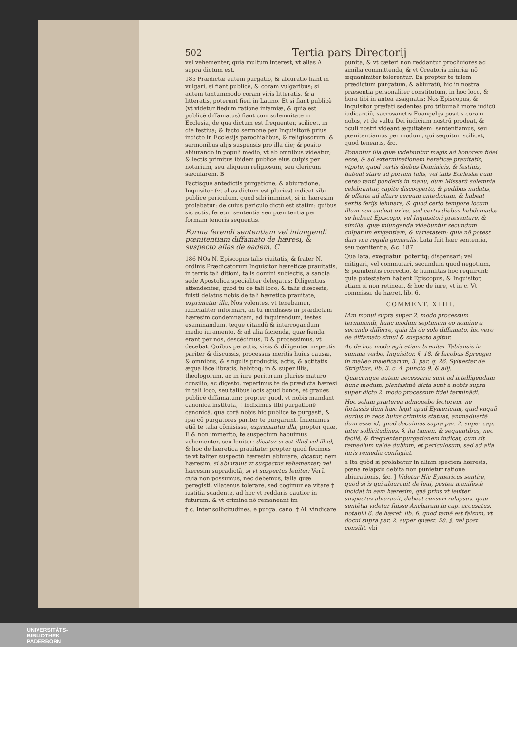502 Tertia pars Directorij
vel vehementer, quia multum interest, vt alias A supra dictum est.
185 Prædictæ autem purgatio, & abiuratio fiant in vulgari, si fiant publicè, & coram vulgaribus; si autem tantummodo coram viris litteratis, & a litteratis, poterunt fieri in Latino. Et si fiant publicè (vt videtur fiedum ratione infamiæ, & quia est publicè diffamatus) fiant cum solemnitate in Ecclesia, de qua dictum est frequenter, scilicet, in die festiua; & facto sermone per Inquisitorē prius indicto in Ecclesijs parochialibus, & religiosorum: & sermonibus alijs suspensis pro illa die; & posito abiurando in populi medio, vt ab omnibus videatur; & lectis primitus ibidem publice eius culpis per notarium, seu aliquem religiosum, seu clericum sæcularem. B
Factisque antedictis purgatione, & abiuratione, Inquisitor (vt alias dictum est pluries) indicet sibi publice periculum, quod sibi imminet, si in hæresim prolabatur: de cuius periculo dictū est statim: quibus sic actis, feretur sententia seu pœnitentia per formam tenoris sequentis.
Forma ferendi sententiam vel iniungendi pœnitentiam diffamato de hæresi, & suspecto alias de eadem. C
186 NOs N. Episcopus talis ciuitatis, & frater N. ordinis Prædicatorum Inquisitor hæreticæ prauitatis, in terris tali ditioni, talis domini subiectis, a sancta sede Apostolica specialiter delegatus: Diligentius attendentes, quod tu de tali loco, & talis diœcesis, fuisti delatus nobis de tali hæretica prauitate, exprimatur illa, Nos volentes, vt tenebamur, iudicialiter informari, an tu incidisses in prædictam hæresim condemnatam, ad inquirendum, testes examinandum, teque citandū & interrogandum medio iuramento, & ad alia facienda, quæ fienda erant per nos, descēdimus, D & processimus, vt decebat. Quibus peractis, visis & diligenter inspectis pariter & discussis, processus meritis huius causæ, & omnibus, & singulis productis, actis, & actitatis æqua lāce libratis, habitoq; in & super illis, theologorum, ac in iure peritorum pluries maturo consilio, ac digesto, reperimus te de prædicta hæresi in tali loco, seu talibus locis apud bonos, et graues publicè diffamatum: propter quod, vt nobis mandant canonica instituta, † indiximus tibi purgationē canonicā, qua corā nobis hic publice te purgasti, & ipsi cō purgatores pariter te purgarunt. Inuenimus etiā te talia cōmisisse, exprimantur illa, propter quæ, E & non immerito, te suspectum habuimus vehementer, seu leuiter: dicatur si est illud vel illud, & hoc de hæretica prauitate: propter quod fecimus te vt taliter suspectū hæresim abiurare, dicatur, nem hæresim, si abiurauit vt suspectus vehementer; vel hæresim supradictā, si vt suspectus leuiter: Verū quia non possumus, nec debemus, talia quæ peregisti, vllatenus tolerare, sed cogimur ea vitare † iustitia suadente, ad hoc vt reddaris cautior in futurum, & vt crimina nō remaneant im
† c. Inter sollicitudines. e purga. cano. † Al. vindicare
punita, & vt cæteri non reddantur procliuiores ad similia committenda, & vt Creatoris iniuriæ nō æquanimiter tolerentur: Ea propter te talem prædictum purgatum, & abiuratū, hic in nostra præsentia personaliter constitutum, in hoc loco, & hora tibi in antea assignatis; Nos Episcopus, & Inquisitor præfati sedentes pro tribunali more iudicū iudicantiū, sacrosanctis Euangelijs positis coram nobis, vt de vultu Dei iudicium nostrū prodeat, & oculi nostri videant æquitatem: sententiamus, seu pœnitentiamus per modum, qui sequitur, scilicet, quod tenearis, &c.
Ponantur illa quæ videbuntur magis ad honorem fidei esse, & ad exterminationem hereticæ prauitatis, vtpote, quod certis diebus Dominicis, & festiuis, habeat stare ad portam talis, vel talis Ecclesiæ cum cereo tanti ponderis in manu, dum Missarū solemnia celebrantur, capite discooperto, & pedibus nudatis, & offerte ad altare cereum antedictum, & habeat sextis ferijs ieiunare, & quod certo tempore locum illum non audeat exire, sed certis diebus hebdomadæ se habeat Episcopo, vel Inquisitori præsentare, & similia, quæ iniungenda videbuntur secundum culparum exigentiam, & varietatem: quia nō potest dari vna regula generalis. Lata fuit hæc sententia, seu pœnitentia, &c. 187
Qua lata, exequatur: poteritq; dispensari; vel mitigari, vel commutari, secundum quod negotium, & pœnitentis correctio, & humilitas hoc requirunt: quia potestatem habent Episcopus, & Inquisitor, etiam si non retineat, & hoc de iure, vt in c. Vt commissi. de hæret. lib. 6.
COMMENT. XLIII.
IAm monui supra super 2. modo processum terminandi, hunc modum septimum eo nomine a secundo differre, quia ibi de solo diffamato, hic vero de diffamato simul & suspecto agitur.
Ac de hoc modo agit etiam breuiter Tabiensis in summa verbo, Inquisitor. §. 18. & Iacobus Sprenger in malleo maleficarum, 3. par. q. 26. Syluester de Strigibus, lib. 3. c. 4. puncto 9. & alij.
Quæcunque autem necessaria sunt ad intelligendum hunc modum, plenissimè dicta sunt a nobis supra super dicto 2. modo processum fidei terminādi.
Hoc solum præterea admonebo lectorem, ne fortassis dum hæc legit apud Eymericum, quid vnquā durius in reos huius criminis statuat, animaduertē dum esse id, quod docuimus supra par. 2. super cap. inter sollicitudines. §. ita tamen. & sequentibus, nec facilè, & frequenter purgationem indicat, cum sit remedium valde dubium, et periculosum, sed ad alia iuris remedia confugiat.
a Ita quòd si prolabatur in aliam speciem hæresis, pœna relapsis debita non punietur ratione abiurationis, &c. ] Videtur Hic Eymericus sentire, quòd si is qui abiurauit de leui, postea manifestè incidat in eam hæresim, quā prius vt leuiter suspectus abiurauit, debeat censeri relapsus. quæ sentētia videtur fuisse Ancharani in cap. accusatus. notabili 6. de hæret. lib. 6. quod tamē est falsum, vt docui supra par. 2. super quæst. 58. §. vel post consilit. vbi
UNIVERSITÄTS-
BIBLIOTHEK
PADERBORN